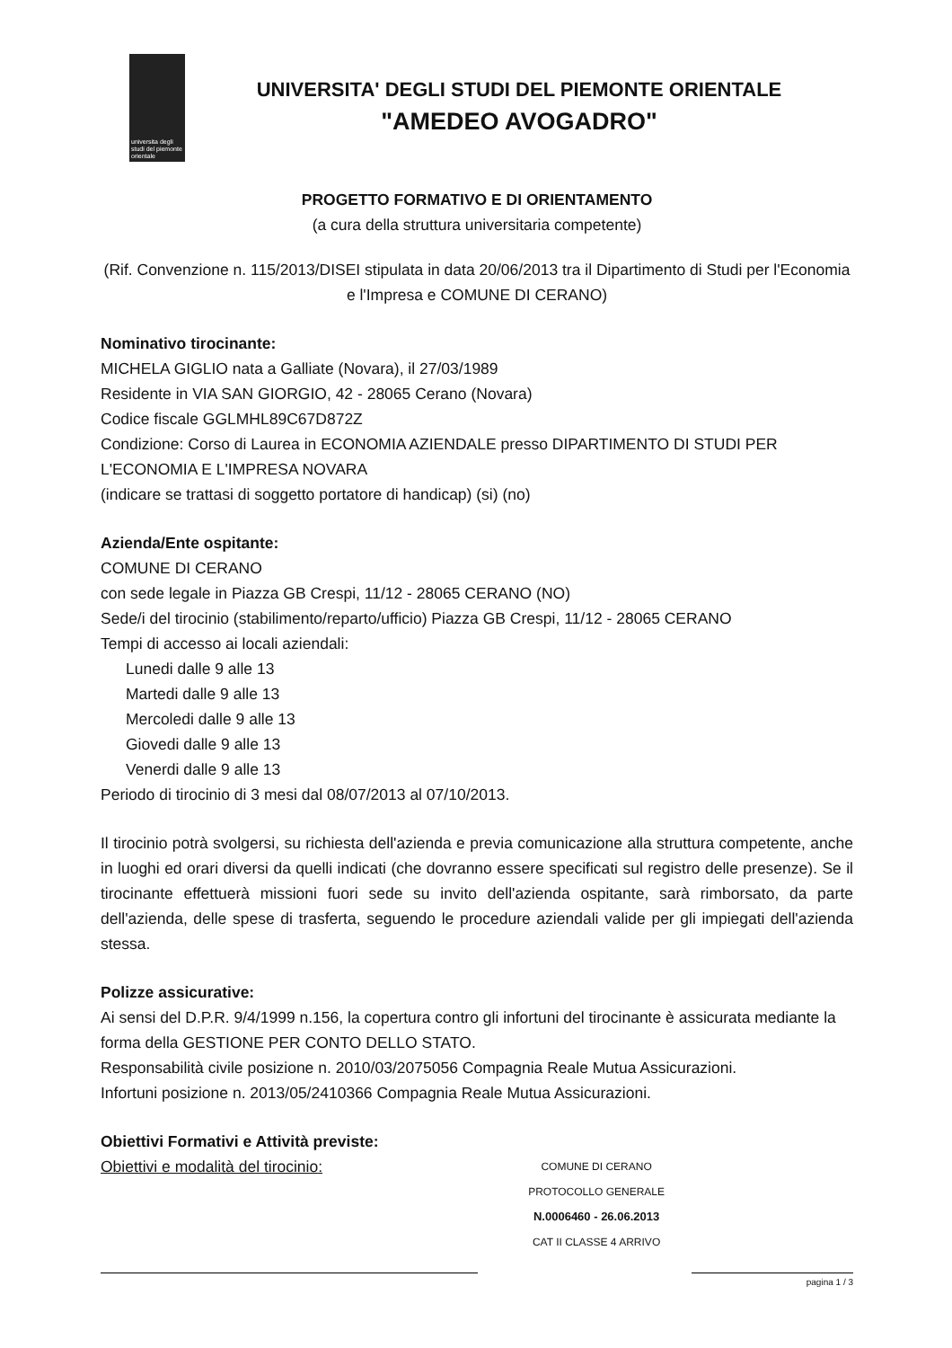universita degli studi del piemonte orientale
UNIVERSITA' DEGLI STUDI DEL PIEMONTE ORIENTALE
"AMEDEO AVOGADRO"
PROGETTO FORMATIVO E DI ORIENTAMENTO
(a cura della struttura universitaria competente)
(Rif. Convenzione n. 115/2013/DISEI stipulata in data 20/06/2013 tra il Dipartimento di Studi per l'Economia e l'Impresa e COMUNE DI CERANO)
Nominativo tirocinante:
MICHELA GIGLIO nata a Galliate (Novara), il 27/03/1989
Residente in VIA SAN GIORGIO, 42 - 28065 Cerano (Novara)
Codice fiscale GGLMHL89C67D872Z
Condizione: Corso di Laurea in ECONOMIA AZIENDALE presso DIPARTIMENTO DI STUDI PER L'ECONOMIA E L'IMPRESA NOVARA
(indicare se trattasi di soggetto portatore di handicap) (si) (no)
Azienda/Ente ospitante:
COMUNE DI CERANO
con sede legale in Piazza GB Crespi, 11/12 - 28065 CERANO (NO)
Sede/i del tirocinio (stabilimento/reparto/ufficio) Piazza GB Crespi, 11/12 - 28065 CERANO
Tempi di accesso ai locali aziendali:
Lunedi dalle 9 alle 13
Martedi dalle 9 alle 13
Mercoledi dalle 9 alle 13
Giovedi dalle 9 alle 13
Venerdi dalle 9 alle 13
Periodo di tirocinio di 3 mesi dal 08/07/2013 al 07/10/2013.
Il tirocinio potrà svolgersi, su richiesta dell'azienda e previa comunicazione alla struttura competente, anche in luoghi ed orari diversi da quelli indicati (che dovranno essere specificati sul registro delle presenze). Se il tirocinante effettuerà missioni fuori sede su invito dell'azienda ospitante, sarà rimborsato, da parte dell'azienda, delle spese di trasferta, seguendo le procedure aziendali valide per gli impiegati dell'azienda stessa.
Polizze assicurative:
Ai sensi del D.P.R. 9/4/1999 n.156, la copertura contro gli infortuni del tirocinante è assicurata mediante la forma della GESTIONE PER CONTO DELLO STATO.
Responsabilità civile posizione n. 2010/03/2075056 Compagnia Reale Mutua Assicurazioni.
Infortuni posizione n. 2013/05/2410366 Compagnia Reale Mutua Assicurazioni.
Obiettivi Formativi e Attività previste:
Obiettivi e modalità del tirocinio:
COMUNE DI CERANO
PROTOCOLLO GENERALE
N.0006460 - 26.06.2013
CAT II CLASSE 4 ARRIVO
pagina 1 / 3